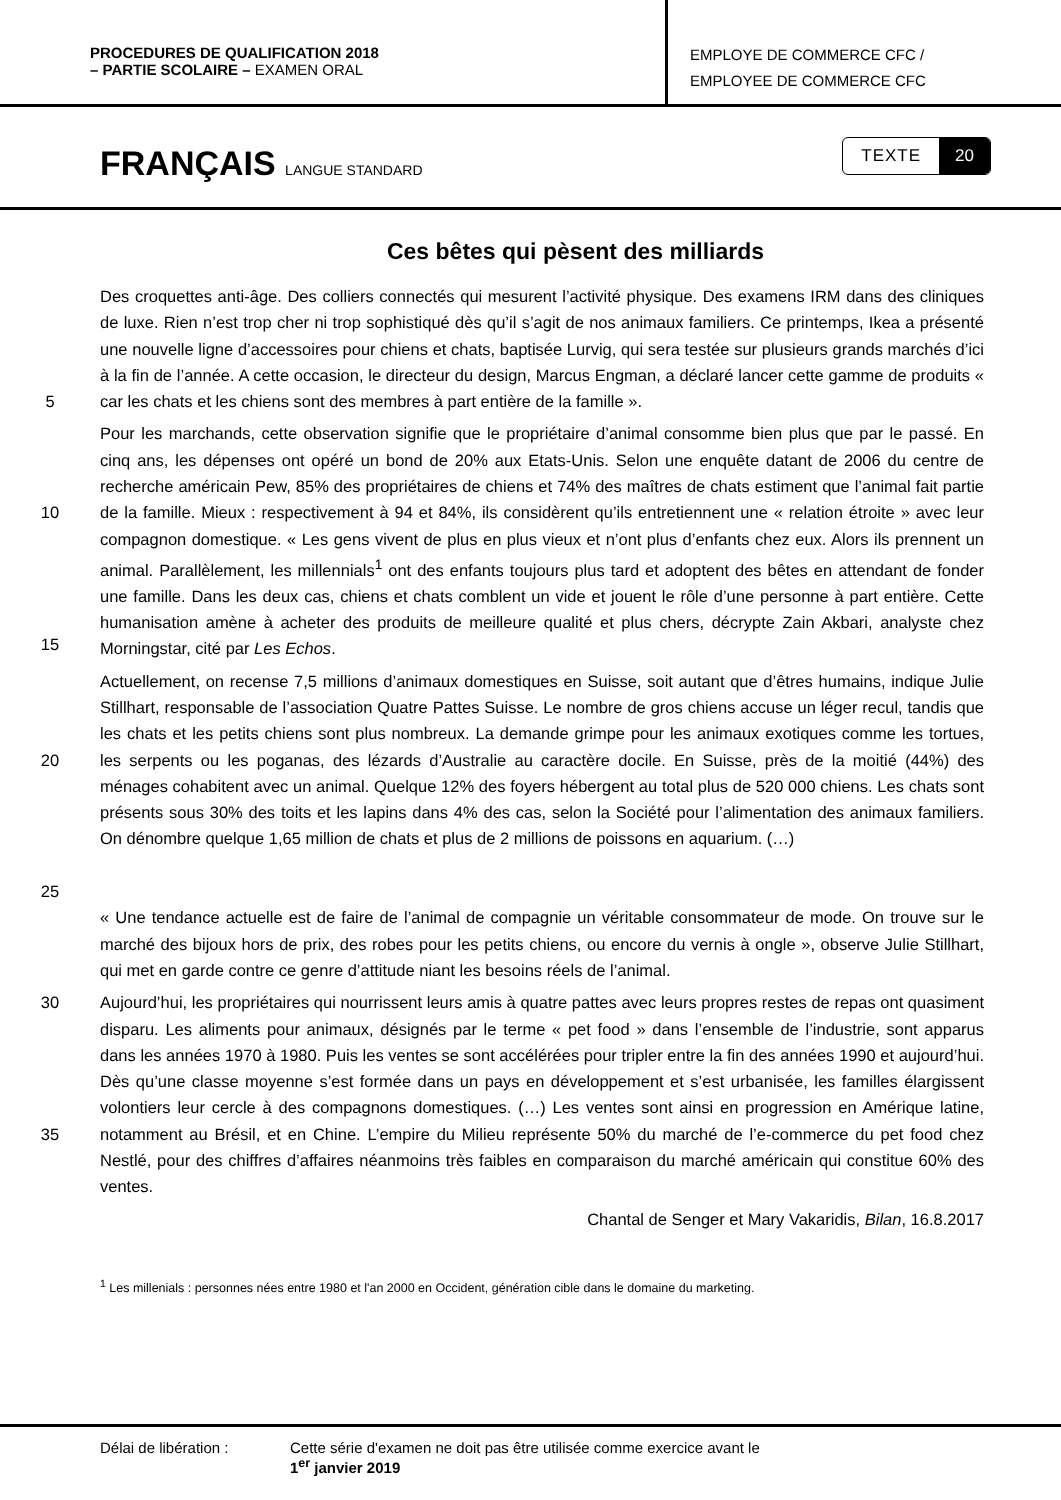PROCEDURES DE QUALIFICATION 2018
– PARTIE SCOLAIRE – EXAMEN ORAL
EMPLOYE DE COMMERCE CFC /
EMPLOYEE DE COMMERCE CFC
FRANÇAIS LANGUE STANDARD
TEXTE 20
Ces bêtes qui pèsent des milliards
5 Des croquettes anti-âge. Des colliers connectés qui mesurent l’activité physique. Des examens IRM dans des cliniques de luxe. Rien n’est trop cher ni trop sophistiqué dès qu’il s’agit de nos animaux familiers. Ce printemps, Ikea a présenté une nouvelle ligne d’accessoires pour chiens et chats, baptisée Lurvig, qui sera testée sur plusieurs grands marchés d’ici à la fin de l’année. A cette occasion, le directeur du design, Marcus Engman, a déclaré lancer cette gamme de produits « car les chats et les chiens sont des membres à part entière de la famille ».
10
15
Pour les marchands, cette observation signifie que le propriétaire d’animal consomme bien plus que par le passé. En cinq ans, les dépenses ont opéré un bond de 20% aux Etats-Unis. Selon une enquête datant de 2006 du centre de recherche américain Pew, 85% des propriétaires de chiens et 74% des maîtres de chats estiment que l’animal fait partie de la famille. Mieux : respectivement à 94 et 84%, ils considèrent qu’ils entretiennent une « relation étroite » avec leur compagnon domestique. « Les gens vivent de plus en plus vieux et n’ont plus d’enfants chez eux. Alors ils prennent un animal. Parallèlement, les millennials<sup>1</sup> ont des enfants toujours plus tard et adoptent des bêtes en attendant de fonder une famille. Dans les deux cas, chiens et chats comblent un vide et jouent le rôle d’une personne à part entière. Cette humanisation amène à acheter des produits de meilleure qualité et plus chers, décrypte Zain Akbari, analyste chez Morningstar, cité par Les Echos.
20
25
Actuellement, on recense 7,5 millions d’animaux domestiques en Suisse, soit autant que d’êtres humains, indique Julie Stillhart, responsable de l’association Quatre Pattes Suisse. Le nombre de gros chiens accuse un léger recul, tandis que les chats et les petits chiens sont plus nombreux. La demande grimpe pour les animaux exotiques comme les tortues, les serpents ou les poganas, des lézards d’Australie au caractère docile. En Suisse, près de la moitié (44%) des ménages cohabitent avec un animal. Quelque 12% des foyers hébergent au total plus de 520 000 chiens. Les chats sont présents sous 30% des toits et les lapins dans 4% des cas, selon la Société pour l’alimentation des animaux familiers. On dénombre quelque 1,65 million de chats et plus de 2 millions de poissons en aquarium. (…)
« Une tendance actuelle est de faire de l’animal de compagnie un véritable consommateur de mode. On trouve sur le marché des bijoux hors de prix, des robes pour les petits chiens, ou encore du vernis à ongle », observe Julie Stillhart, qui met en garde contre ce genre d’attitude niant les besoins réels de l’animal.
30
35
Aujourd’hui, les propriétaires qui nourrissent leurs amis à quatre pattes avec leurs propres restes de repas ont quasiment disparu. Les aliments pour animaux, désignés par le terme « pet food » dans l’ensemble de l’industrie, sont apparus dans les années 1970 à 1980. Puis les ventes se sont accélérées pour tripler entre la fin des années 1990 et aujourd’hui. Dès qu’une classe moyenne s’est formée dans un pays en développement et s’est urbanisée, les familles élargissent volontiers leur cercle à des compagnons domestiques. (…) Les ventes sont ainsi en progression en Amérique latine, notamment au Brésil, et en Chine. L’empire du Milieu représente 50% du marché de l’e-commerce du pet food chez Nestlé, pour des chiffres d’affaires néanmoins très faibles en comparaison du marché américain qui constitue 60% des ventes.
Chantal de Senger et Mary Vakaridis, Bilan, 16.8.2017
<sup>1</sup> Les millenials : personnes nées entre 1980 et l'an 2000 en Occident, génération cible dans le domaine du marketing.
Délai de libération : Cette série d'examen ne doit pas être utilisée comme exercice avant le
1<sup>er</sup> janvier 2019